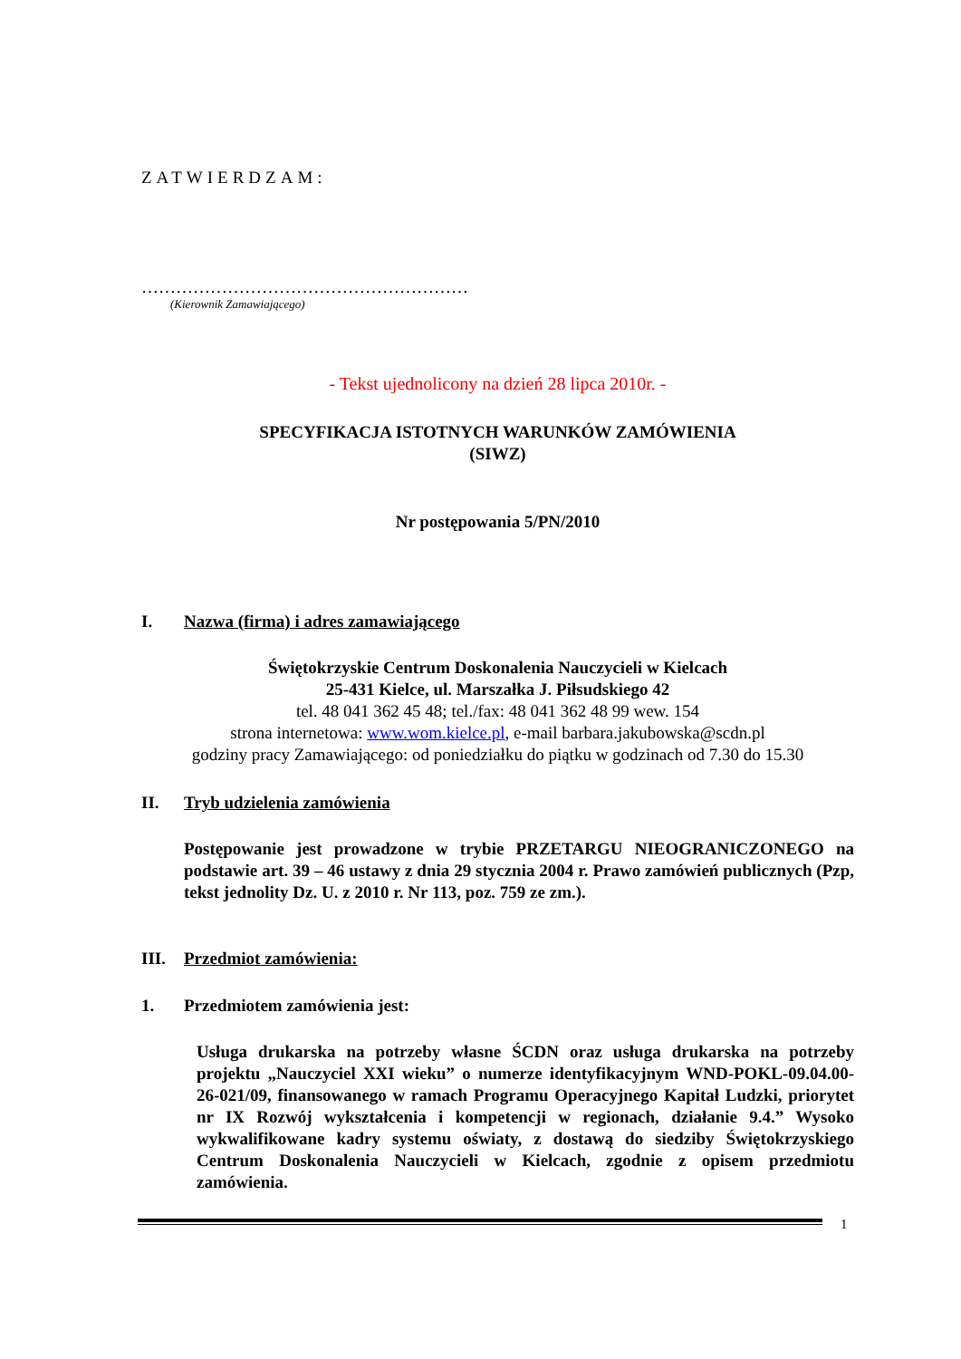ZATWIERDZAM:
…………………………………………………
(Kierownik Zamawiającego)
- Tekst ujednolicony na dzień 28 lipca 2010r. -
SPECYFIKACJA ISTOTNYCH WARUNKÓW ZAMÓWIENIA
(SIWZ)
Nr postępowania 5/PN/2010
I. Nazwa (firma) i adres zamawiającego
Świętokrzyskie Centrum Doskonalenia Nauczycieli w Kielcach
25-431 Kielce, ul. Marszałka J. Piłsudskiego 42
tel. 48 041 362 45 48; tel./fax: 48 041 362 48 99 wew. 154
strona internetowa: www.wom.kielce.pl, e-mail barbara.jakubowska@scdn.pl
godziny pracy Zamawiającego: od poniedziałku do piątku w godzinach od 7.30 do 15.30
II. Tryb udzielenia zamówienia
Postępowanie jest prowadzone w trybie PRZETARGU NIEOGRANICZONEGO na podstawie art. 39 – 46 ustawy z dnia 29 stycznia 2004 r. Prawo zamówień publicznych (Pzp, tekst jednolity Dz. U. z 2010 r. Nr 113, poz. 759 ze zm.).
III. Przedmiot zamówienia:
1. Przedmiotem zamówienia jest:
Usługa drukarska na potrzeby własne ŚCDN oraz usługa drukarska na potrzeby projektu „Nauczyciel XXI wieku” o numerze identyfikacyjnym WND-POKL-09.04.00-26-021/09, finansowanego w ramach Programu Operacyjnego Kapitał Ludzki, priorytet nr IX Rozwój wykształcenia i kompetencji w regionach, działanie 9.4.” Wysoko wykwalifikowane kadry systemu oświaty, z dostawą do siedziby Świętokrzyskiego Centrum Doskonalenia Nauczycieli w Kielcach, zgodnie z opisem przedmiotu zamówienia.
1